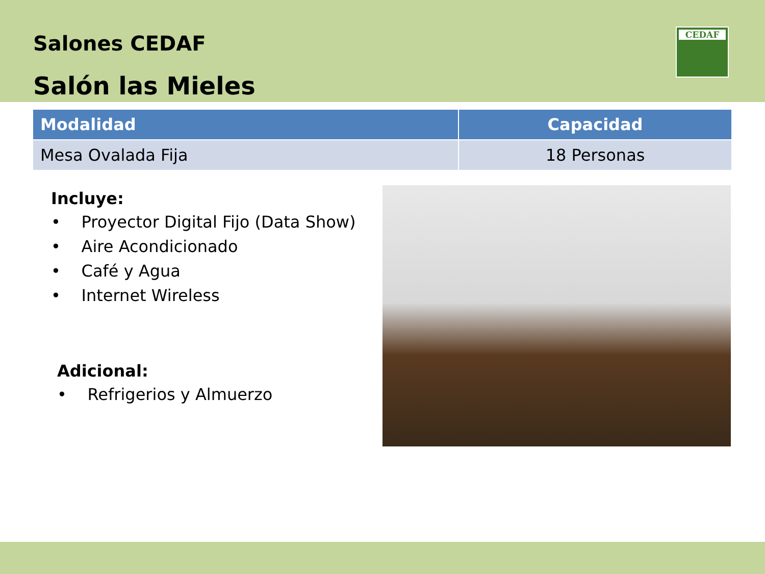Salones CEDAF
Salón las Mieles
CEDAF
| Modalidad | Capacidad |
| --- | --- |
| Mesa Ovalada Fija | 18 Personas |
Incluye:
• Proyector Digital Fijo (Data Show)
• Aire Acondicionado
• Café y Agua
• Internet Wireless
Adicional:
• Refrigerios y Almuerzo